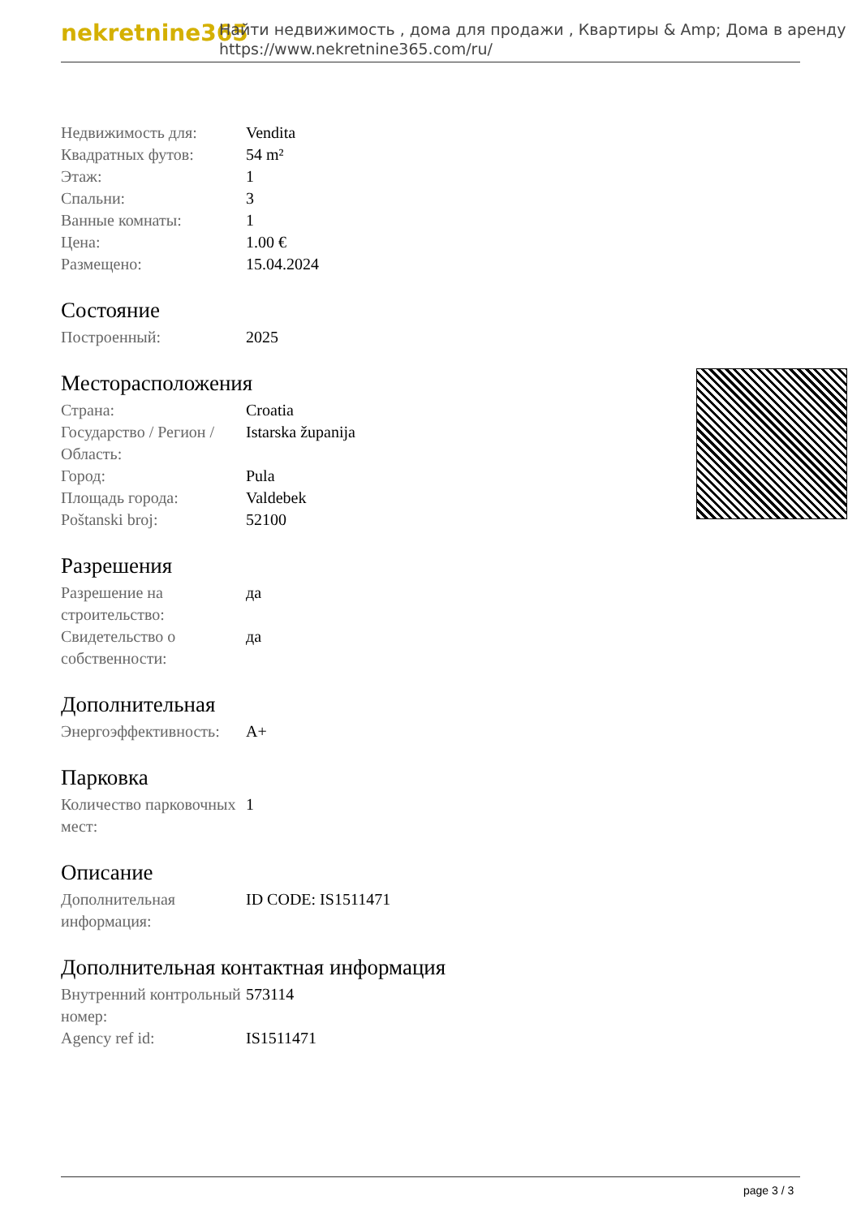nekretnine365
Найти недвижимость , дома для продажи , Квартиры & Amp; Дома в аренду
https://www.nekretnine365.com/ru/
| Недвижимость для: | Vendita |
| Квадратных футов: | 54 m² |
| Этаж: | 1 |
| Спальни: | 3 |
| Ванные комнаты: | 1 |
| Цена: | 1.00 € |
| Размещено: | 15.04.2024 |
Состояние
| Построенный: | 2025 |
Месторасположения
| Страна: | Croatia |
| Государство / Регион / Область: | Istarska županija |
| Город: | Pula |
| Площадь города: | Valdebek |
| Poštanski broj: | 52100 |
Разрешения
| Разрешение на строительство: | да |
| Свидетельство о собственности: | да |
Дополнительная
| Энергоэффективность: | A+ |
Парковка
| Количество парковочных мест: | 1 |
Описание
| Дополнительная информация: | ID CODE: IS1511471 |
Дополнительная контактная информация
| Внутренний контрольный номер: | 573114 |
| Agency ref id: | IS1511471 |
page 3 / 3